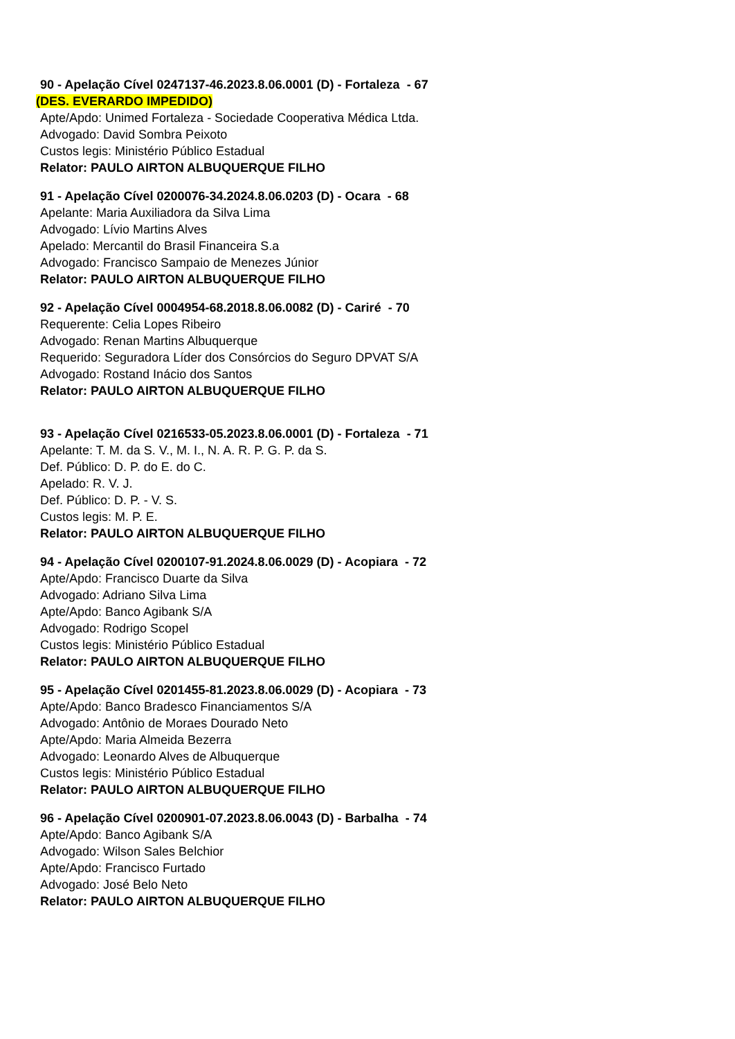90 - Apelação Cível 0247137-46.2023.8.06.0001 (D) - Fortaleza - 67
(DES. EVERARDO IMPEDIDO)
Apte/Apdo: Unimed Fortaleza - Sociedade Cooperativa Médica Ltda.
Advogado: David Sombra Peixoto
Custos legis: Ministério Público Estadual
Relator: PAULO AIRTON ALBUQUERQUE FILHO
91 - Apelação Cível 0200076-34.2024.8.06.0203 (D) - Ocara - 68
Apelante: Maria Auxiliadora da Silva Lima
Advogado: Lívio Martins Alves
Apelado: Mercantil do Brasil Financeira S.a
Advogado: Francisco Sampaio de Menezes Júnior
Relator: PAULO AIRTON ALBUQUERQUE FILHO
92 - Apelação Cível 0004954-68.2018.8.06.0082 (D) - Cariré - 70
Requerente: Celia Lopes Ribeiro
Advogado: Renan Martins Albuquerque
Requerido: Seguradora Líder dos Consórcios do Seguro DPVAT S/A
Advogado: Rostand Inácio dos Santos
Relator: PAULO AIRTON ALBUQUERQUE FILHO
93 - Apelação Cível 0216533-05.2023.8.06.0001 (D) - Fortaleza - 71
Apelante: T. M. da S. V., M. I., N. A. R. P. G. P. da S.
Def. Público: D. P. do E. do C.
Apelado: R. V. J.
Def. Público: D. P. - V. S.
Custos legis: M. P. E.
Relator: PAULO AIRTON ALBUQUERQUE FILHO
94 - Apelação Cível 0200107-91.2024.8.06.0029 (D) - Acopiara - 72
Apte/Apdo: Francisco Duarte da Silva
Advogado: Adriano Silva Lima
Apte/Apdo: Banco Agibank S/A
Advogado: Rodrigo Scopel
Custos legis: Ministério Público Estadual
Relator: PAULO AIRTON ALBUQUERQUE FILHO
95 - Apelação Cível 0201455-81.2023.8.06.0029 (D) - Acopiara - 73
Apte/Apdo: Banco Bradesco Financiamentos S/A
Advogado: Antônio de Moraes Dourado Neto
Apte/Apdo: Maria Almeida Bezerra
Advogado: Leonardo Alves de Albuquerque
Custos legis: Ministério Público Estadual
Relator: PAULO AIRTON ALBUQUERQUE FILHO
96 - Apelação Cível 0200901-07.2023.8.06.0043 (D) - Barbalha - 74
Apte/Apdo: Banco Agibank S/A
Advogado: Wilson Sales Belchior
Apte/Apdo: Francisco Furtado
Advogado: José Belo Neto
Relator: PAULO AIRTON ALBUQUERQUE FILHO